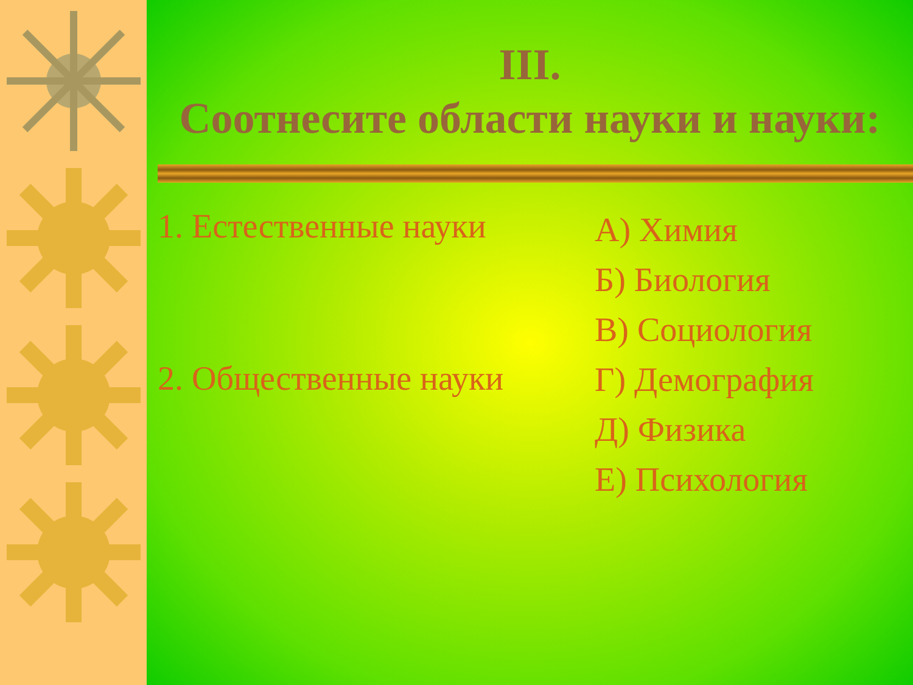III.
Соотнесите области науки и науки:
1. Естественные науки
2. Общественные науки
А) Химия
Б) Биология
В) Социология
Г) Демография
Д) Физика
Е) Психология